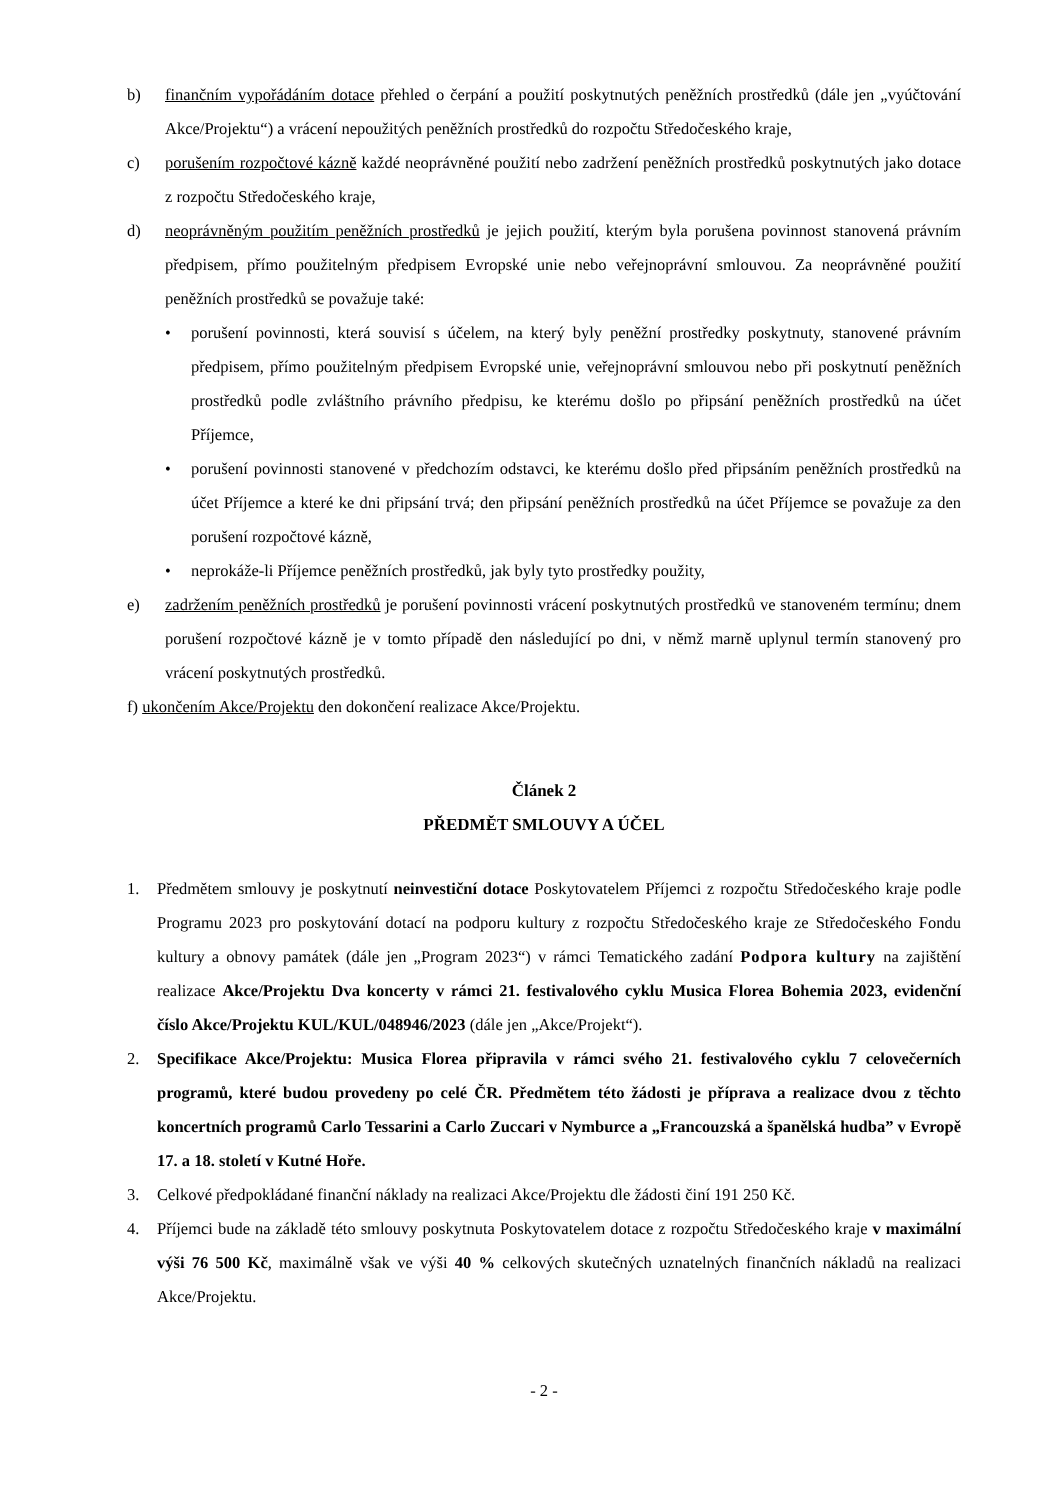b) finančním vypořádáním dotace přehled o čerpání a použití poskytnutých peněžních prostředků (dále jen „vyúčtování Akce/Projektu“) a vrácení nepoužitých peněžních prostředků do rozpočtu Středočeského kraje,
c) porušením rozpočtové kázně každé neoprávněné použití nebo zadržení peněžních prostředků poskytnutých jako dotace z rozpočtu Středočeského kraje,
d) neoprávněným použitím peněžních prostředků je jejich použití, kterým byla porušena povinnost stanovená právním předpisem, přímo použitelným předpisem Evropské unie nebo veřejnoprávní smlouvou. Za neoprávněné použití peněžních prostředků se považuje také:
• porušení povinnosti, která souvisí s účelem, na který byly peněžní prostředky poskytnuty, stanovené právním předpisem, přímo použitelným předpisem Evropské unie, veřejnoprávní smlouvou nebo při poskytnutí peněžních prostředků podle zvláštního právního předpisu, ke kterému došlo po připsání peněžních prostředků na účet Příjemce,
• porušení povinnosti stanovené v předchozím odstavci, ke kterému došlo před připsáním peněžních prostředků na účet Příjemce a které ke dni připsání trvá; den připsání peněžních prostředků na účet Příjemce se považuje za den porušení rozpočtové kázně,
• neprokáže-li Příjemce peněžních prostředků, jak byly tyto prostředky použity,
e) zadržením peněžních prostředků je porušení povinnosti vrácení poskytnutých prostředků ve stanoveném termínu; dnem porušení rozpočtové kázně je v tomto případě den následující po dni, v němž marně uplynul termín stanovený pro vrácení poskytnutých prostředků.
f) ukončením Akce/Projektu den dokončení realizace Akce/Projektu.
Článek 2
PŘEDMĚT SMLOUVY A ÚČEL
1. Předmětem smlouvy je poskytnutí neinvestiční dotace Poskytovatelem Příjemci z rozpočtu Středočeského kraje podle Programu 2023 pro poskytování dotací na podporu kultury z rozpočtu Středočeského kraje ze Středočeského Fondu kultury a obnovy památek (dále jen „Program 2023“) v rámci Tematického zadání Podpora kultury na zajištění realizace Akce/Projektu Dva koncerty v rámci 21. festivalového cyklu Musica Florea Bohemia 2023, evidenční číslo Akce/Projektu KUL/KUL/048946/2023 (dále jen „Akce/Projekt“).
2. Specifikace Akce/Projektu: Musica Florea připravila v rámci svého 21. festivalového cyklu 7 celovečerních programů, které budou provedeny po celé ČR. Předmětem této žádosti je příprava a realizace dvou z těchto koncertních programů Carlo Tessarini a Carlo Zuccari v Nymburce a „Francouzská a španělská hudba” v Evropě 17. a 18. století v Kutné Hoře.
3. Celkové předpokládané finanční náklady na realizaci Akce/Projektu dle žádosti činí 191 250 Kč.
4. Příjemci bude na základě této smlouvy poskytnuta Poskytovatelem dotace z rozpočtu Středočeského kraje v maximální výši 76 500 Kč, maximálně však ve výši 40 % celkových skutečných uznatelných finančních nákladů na realizaci Akce/Projektu.
- 2 -